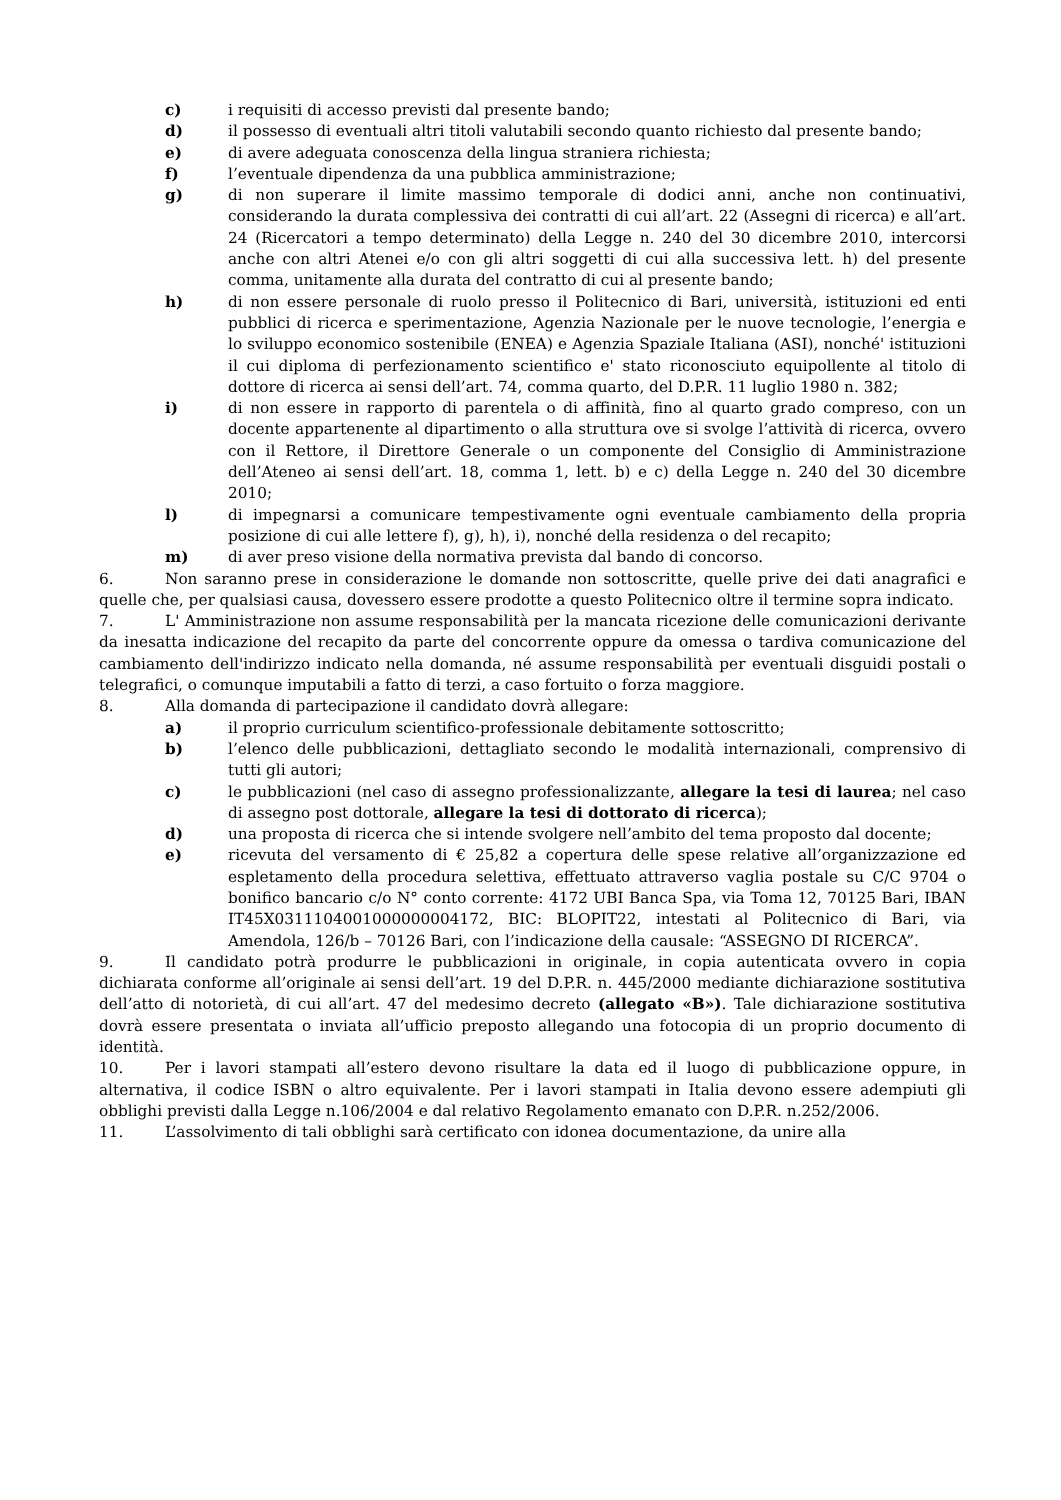c) i requisiti di accesso previsti dal presente bando;
d) il possesso di eventuali altri titoli valutabili secondo quanto richiesto dal presente bando;
e) di avere adeguata conoscenza della lingua straniera richiesta;
f) l’eventuale dipendenza da una pubblica amministrazione;
g) di non superare il limite massimo temporale di dodici anni, anche non continuativi, considerando la durata complessiva dei contratti di cui all’art. 22 (Assegni di ricerca) e all’art. 24 (Ricercatori a tempo determinato) della Legge n. 240 del 30 dicembre 2010, intercorsi anche con altri Atenei e/o con gli altri soggetti di cui alla successiva lett. h) del presente comma, unitamente alla durata del contratto di cui al presente bando;
h) di non essere personale di ruolo presso il Politecnico di Bari, università, istituzioni ed enti pubblici di ricerca e sperimentazione, Agenzia Nazionale per le nuove tecnologie, l’energia e lo sviluppo economico sostenibile (ENEA) e Agenzia Spaziale Italiana (ASI), nonché' istituzioni il cui diploma di perfezionamento scientifico e' stato riconosciuto equipollente al titolo di dottore di ricerca ai sensi dell’art. 74, comma quarto, del D.P.R. 11 luglio 1980 n. 382;
i) di non essere in rapporto di parentela o di affinità, fino al quarto grado compreso, con un docente appartenente al dipartimento o alla struttura ove si svolge l’attività di ricerca, ovvero con il Rettore, il Direttore Generale o un componente del Consiglio di Amministrazione dell’Ateneo ai sensi dell’art. 18, comma 1, lett. b) e c) della Legge n. 240 del 30 dicembre 2010;
l) di impegnarsi a comunicare tempestivamente ogni eventuale cambiamento della propria posizione di cui alle lettere f), g), h), i), nonché della residenza o del recapito;
m) di aver preso visione della normativa prevista dal bando di concorso.
6. Non saranno prese in considerazione le domande non sottoscritte, quelle prive dei dati anagrafici e quelle che, per qualsiasi causa, dovessero essere prodotte a questo Politecnico oltre il termine sopra indicato.
7. L' Amministrazione non assume responsabilità per la mancata ricezione delle comunicazioni derivante da inesatta indicazione del recapito da parte del concorrente oppure da omessa o tardiva comunicazione del cambiamento dell'indirizzo indicato nella domanda, né assume responsabilità per eventuali disguidi postali o telegrafici, o comunque imputabili a fatto di terzi, a caso fortuito o forza maggiore.
8. Alla domanda di partecipazione il candidato dovrà allegare:
a) il proprio curriculum scientifico-professionale debitamente sottoscritto;
b) l’elenco delle pubblicazioni, dettagliato secondo le modalità internazionali, comprensivo di tutti gli autori;
c) le pubblicazioni (nel caso di assegno professionalizzante, allegare la tesi di laurea; nel caso di assegno post dottorale, allegare la tesi di dottorato di ricerca);
d) una proposta di ricerca che si intende svolgere nell’ambito del tema proposto dal docente;
e) ricevuta del versamento di € 25,82 a copertura delle spese relative all’organizzazione ed espletamento della procedura selettiva, effettuato attraverso vaglia postale su C/C 9704 o bonifico bancario c/o N° conto corrente: 4172 UBI Banca Spa, via Toma 12, 70125 Bari, IBAN IT45X0311104001000000004172, BIC: BLOPIT22, intestati al Politecnico di Bari, via Amendola, 126/b – 70126 Bari, con l’indicazione della causale: “ASSEGNO DI RICERCA”.
9. Il candidato potrà produrre le pubblicazioni in originale, in copia autenticata ovvero in copia dichiarata conforme all’originale ai sensi dell’art. 19 del D.P.R. n. 445/2000 mediante dichiarazione sostitutiva dell’atto di notorietà, di cui all’art. 47 del medesimo decreto (allegato «B»). Tale dichiarazione sostitutiva dovrà essere presentata o inviata all’ufficio preposto allegando una fotocopia di un proprio documento di identità.
10. Per i lavori stampati all’estero devono risultare la data ed il luogo di pubblicazione oppure, in alternativa, il codice ISBN o altro equivalente. Per i lavori stampati in Italia devono essere adempiuti gli obblighi previsti dalla Legge n.106/2004 e dal relativo Regolamento emanato con D.P.R. n.252/2006.
11. L’assolvimento di tali obblighi sarà certificato con idonea documentazione, da unire alla